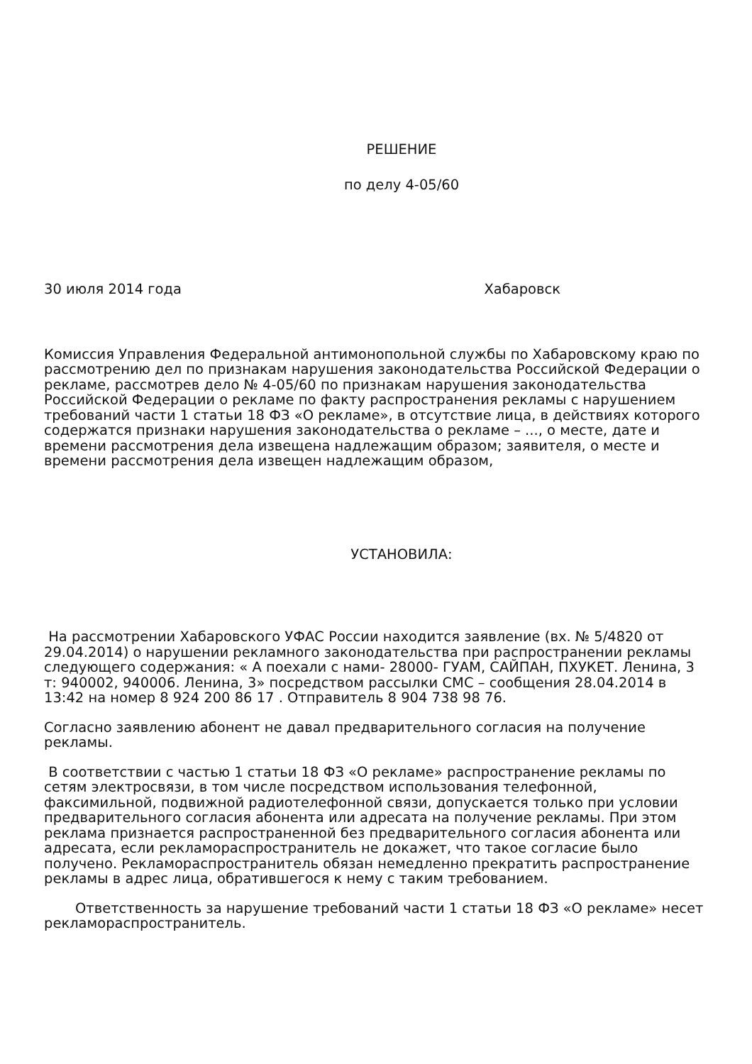РЕШЕНИЕ
по делу 4-05/60
30 июля 2014 года Хабаровск
Комиссия Управления Федеральной антимонопольной службы по Хабаровскому краю по рассмотрению дел по признакам нарушения законодательства Российской Федерации о рекламе, рассмотрев дело № 4-05/60 по признакам нарушения законодательства Российской Федерации о рекламе по факту распространения рекламы с нарушением требований части 1 статьи 18 ФЗ «О рекламе», в отсутствие лица, в действиях которого содержатся признаки нарушения законодательства о рекламе – ..., о месте, дате и времени рассмотрения дела извещена надлежащим образом; заявителя, о месте и времени рассмотрения дела извещен надлежащим образом,
УСТАНОВИЛА:
На рассмотрении Хабаровского УФАС России находится заявление (вх. № 5/4820 от 29.04.2014) о нарушении рекламного законодательства при распространении рекламы следующего содержания: « А поехали с нами- 28000- ГУАМ, САЙПАН, ПХУКЕТ. Ленина, 3 т: 940002, 940006. Ленина, 3» посредством рассылки СМС – сообщения 28.04.2014 в 13:42 на номер 8 924 200 86 17 . Отправитель 8 904 738 98 76.
Согласно заявлению абонент не давал предварительного согласия на получение рекламы.
В соответствии с частью 1 статьи 18 ФЗ «О рекламе» распространение рекламы по сетям электросвязи, в том числе посредством использования телефонной, факсимильной, подвижной радиотелефонной связи, допускается только при условии предварительного согласия абонента или адресата на получение рекламы. При этом реклама признается распространенной без предварительного согласия абонента или адресата, если рекламораспространитель не докажет, что такое согласие было получено. Рекламораспространитель обязан немедленно прекратить распространение рекламы в адрес лица, обратившегося к нему с таким требованием.
Ответственность за нарушение требований части 1 статьи 18 ФЗ «О рекламе» несет рекламораспространитель.